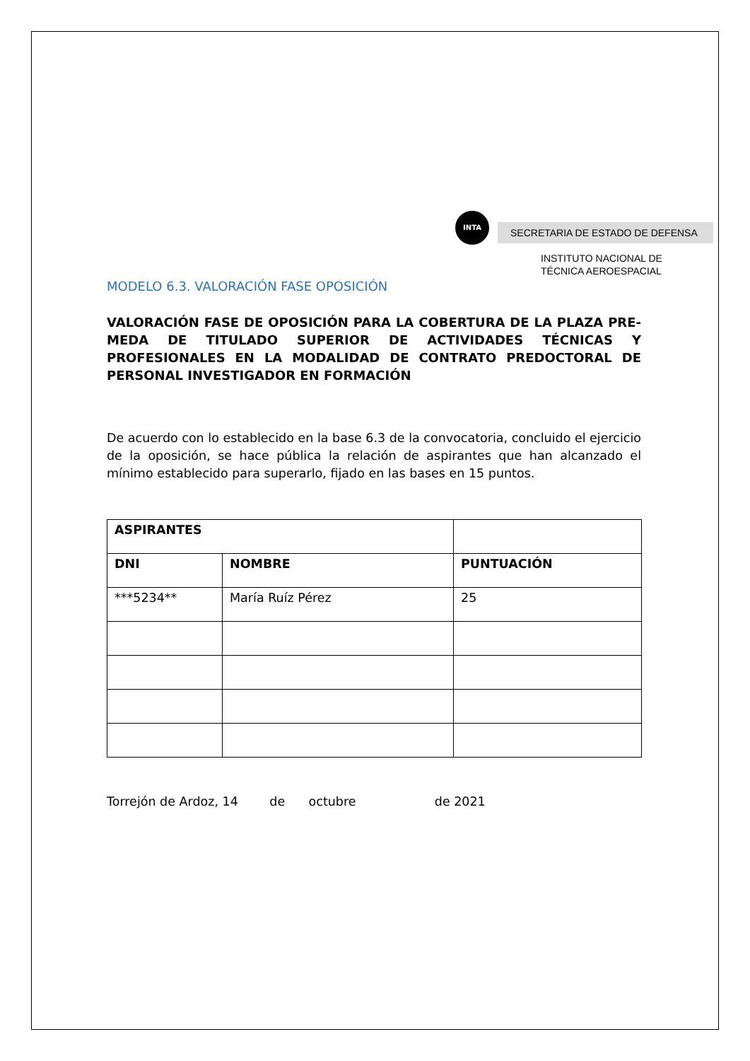INTA
SECRETARIA DE ESTADO DE DEFENSA
INSTITUTO NACIONAL DE
TÉCNICA AEROESPACIAL
MODELO 6.3. VALORACIÓN FASE OPOSICIÓN
VALORACIÓN FASE DE OPOSICIÓN PARA LA COBERTURA DE LA PLAZA PRE-MEDA DE TITULADO SUPERIOR DE ACTIVIDADES TÉCNICAS Y PROFESIONALES EN LA MODALIDAD DE CONTRATO PREDOCTORAL DE PERSONAL INVESTIGADOR EN FORMACIÓN
De acuerdo con lo establecido en la base 6.3 de la convocatoria, concluido el ejercicio de la oposición, se hace pública la relación de aspirantes que han alcanzado el mínimo establecido para superarlo, fijado en las bases en 15 puntos.
| ASPIRANTES | | |
| --- | --- | --- |
| DNI | NOMBRE | PUNTUACIÓN |
| ***5234** | María Ruíz Pérez | 25 |
Torrejón de Ardoz, 14 de octubre de 2021